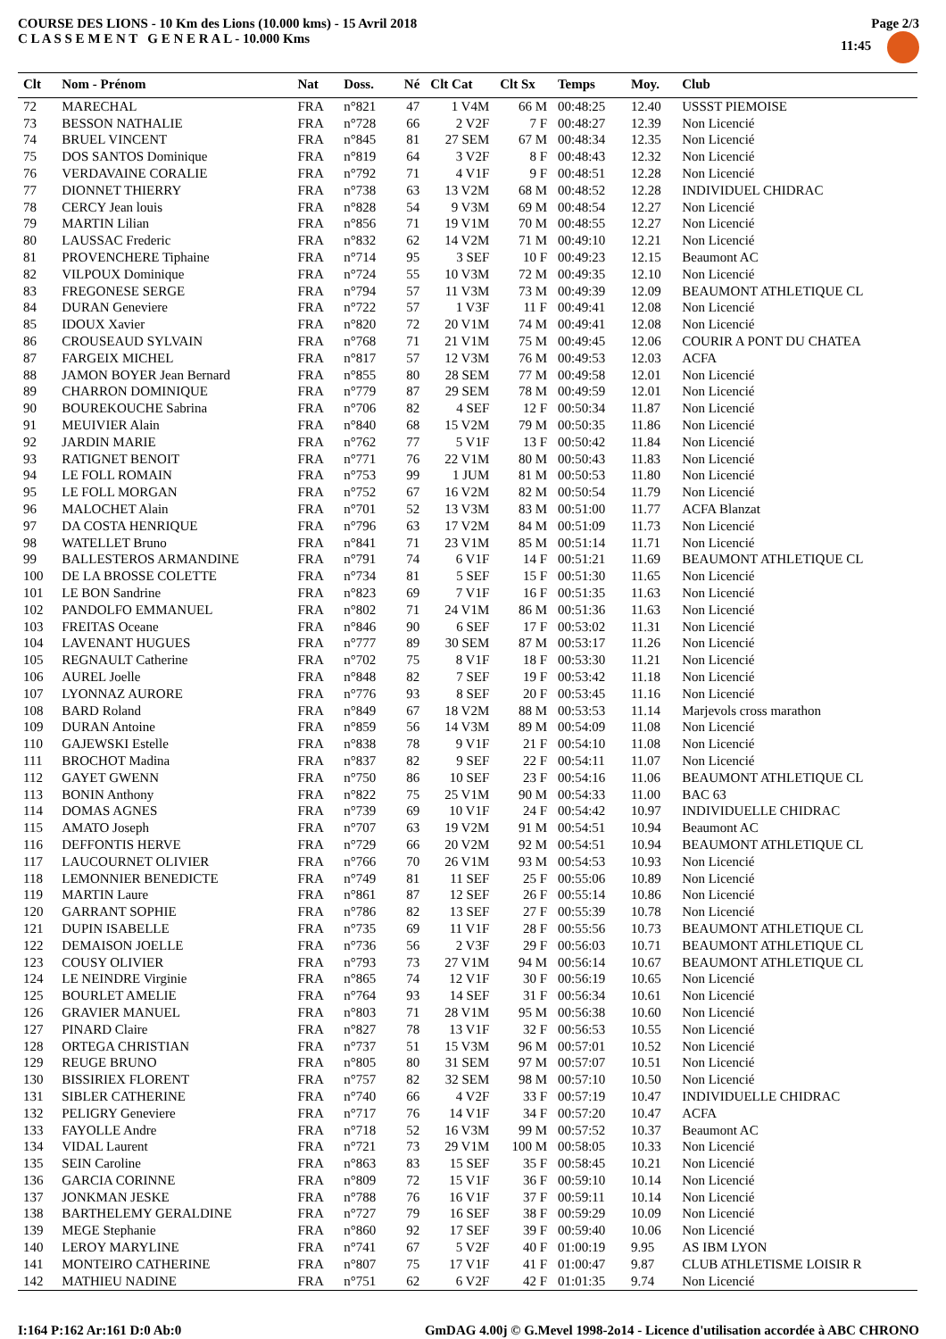COURSE DES LIONS - 10 Km des Lions (10.000 kms) - 15 Avril 2018
C L A S S E M E N T G E N E R A L - 10.000 Kms
Page 2/3
11:45
| Clt | Nom - Prénom | Nat | Doss. | Né | Clt Cat | Clt Sx | Temps | Moy. | Club |
| --- | --- | --- | --- | --- | --- | --- | --- | --- | --- |
| 72 | MARECHAL | FRA | n°821 | 47 | 1 V4M | 66 M | 00:48:25 | 12.40 | USSST PIEMOISE |
| 73 | BESSON NATHALIE | FRA | n°728 | 66 | 2 V2F | 7 F | 00:48:27 | 12.39 | Non Licencié |
| 74 | BRUEL VINCENT | FRA | n°845 | 81 | 27 SEM | 67 M | 00:48:34 | 12.35 | Non Licencié |
| 75 | DOS SANTOS Dominique | FRA | n°819 | 64 | 3 V2F | 8 F | 00:48:43 | 12.32 | Non Licencié |
| 76 | VERDAVAINE CORALIE | FRA | n°792 | 71 | 4 V1F | 9 F | 00:48:51 | 12.28 | Non Licencié |
| 77 | DIONNET THIERRY | FRA | n°738 | 63 | 13 V2M | 68 M | 00:48:52 | 12.28 | INDIVIDUEL CHIDRAC |
| 78 | CERCY Jean louis | FRA | n°828 | 54 | 9 V3M | 69 M | 00:48:54 | 12.27 | Non Licencié |
| 79 | MARTIN Lilian | FRA | n°856 | 71 | 19 V1M | 70 M | 00:48:55 | 12.27 | Non Licencié |
| 80 | LAUSSAC Frederic | FRA | n°832 | 62 | 14 V2M | 71 M | 00:49:10 | 12.21 | Non Licencié |
| 81 | PROVENCHERE Tiphaine | FRA | n°714 | 95 | 3 SEF | 10 F | 00:49:23 | 12.15 | Beaumont AC |
| 82 | VILPOUX Dominique | FRA | n°724 | 55 | 10 V3M | 72 M | 00:49:35 | 12.10 | Non Licencié |
| 83 | FREGONESE SERGE | FRA | n°794 | 57 | 11 V3M | 73 M | 00:49:39 | 12.09 | BEAUMONT ATHLETIQUE CL |
| 84 | DURAN Geneviere | FRA | n°722 | 57 | 1 V3F | 11 F | 00:49:41 | 12.08 | Non Licencié |
| 85 | IDOUX Xavier | FRA | n°820 | 72 | 20 V1M | 74 M | 00:49:41 | 12.08 | Non Licencié |
| 86 | CROUSEAUD SYLVAIN | FRA | n°768 | 71 | 21 V1M | 75 M | 00:49:45 | 12.06 | COURIR A PONT DU CHATEA |
| 87 | FARGEIX MICHEL | FRA | n°817 | 57 | 12 V3M | 76 M | 00:49:53 | 12.03 | ACFA |
| 88 | JAMON BOYER Jean Bernard | FRA | n°855 | 80 | 28 SEM | 77 M | 00:49:58 | 12.01 | Non Licencié |
| 89 | CHARRON DOMINIQUE | FRA | n°779 | 87 | 29 SEM | 78 M | 00:49:59 | 12.01 | Non Licencié |
| 90 | BOUREKOUCHE Sabrina | FRA | n°706 | 82 | 4 SEF | 12 F | 00:50:34 | 11.87 | Non Licencié |
| 91 | MEUIVIER Alain | FRA | n°840 | 68 | 15 V2M | 79 M | 00:50:35 | 11.86 | Non Licencié |
| 92 | JARDIN MARIE | FRA | n°762 | 77 | 5 V1F | 13 F | 00:50:42 | 11.84 | Non Licencié |
| 93 | RATIGNET BENOIT | FRA | n°771 | 76 | 22 V1M | 80 M | 00:50:43 | 11.83 | Non Licencié |
| 94 | LE FOLL ROMAIN | FRA | n°753 | 99 | 1 JUM | 81 M | 00:50:53 | 11.80 | Non Licencié |
| 95 | LE FOLL MORGAN | FRA | n°752 | 67 | 16 V2M | 82 M | 00:50:54 | 11.79 | Non Licencié |
| 96 | MALOCHET Alain | FRA | n°701 | 52 | 13 V3M | 83 M | 00:51:00 | 11.77 | ACFA Blanzat |
| 97 | DA COSTA HENRIQUE | FRA | n°796 | 63 | 17 V2M | 84 M | 00:51:09 | 11.73 | Non Licencié |
| 98 | WATELLET Bruno | FRA | n°841 | 71 | 23 V1M | 85 M | 00:51:14 | 11.71 | Non Licencié |
| 99 | BALLESTEROS ARMANDINE | FRA | n°791 | 74 | 6 V1F | 14 F | 00:51:21 | 11.69 | BEAUMONT ATHLETIQUE CL |
| 100 | DE LA BROSSE COLETTE | FRA | n°734 | 81 | 5 SEF | 15 F | 00:51:30 | 11.65 | Non Licencié |
| 101 | LE BON Sandrine | FRA | n°823 | 69 | 7 V1F | 16 F | 00:51:35 | 11.63 | Non Licencié |
| 102 | PANDOLFO EMMANUEL | FRA | n°802 | 71 | 24 V1M | 86 M | 00:51:36 | 11.63 | Non Licencié |
| 103 | FREITAS Oceane | FRA | n°846 | 90 | 6 SEF | 17 F | 00:53:02 | 11.31 | Non Licencié |
| 104 | LAVENANT HUGUES | FRA | n°777 | 89 | 30 SEM | 87 M | 00:53:17 | 11.26 | Non Licencié |
| 105 | REGNAULT Catherine | FRA | n°702 | 75 | 8 V1F | 18 F | 00:53:30 | 11.21 | Non Licencié |
| 106 | AUREL Joelle | FRA | n°848 | 82 | 7 SEF | 19 F | 00:53:42 | 11.18 | Non Licencié |
| 107 | LYONNAZ AURORE | FRA | n°776 | 93 | 8 SEF | 20 F | 00:53:45 | 11.16 | Non Licencié |
| 108 | BARD Roland | FRA | n°849 | 67 | 18 V2M | 88 M | 00:53:53 | 11.14 | Marjevols cross marathon |
| 109 | DURAN Antoine | FRA | n°859 | 56 | 14 V3M | 89 M | 00:54:09 | 11.08 | Non Licencié |
| 110 | GAJEWSKI Estelle | FRA | n°838 | 78 | 9 V1F | 21 F | 00:54:10 | 11.08 | Non Licencié |
| 111 | BROCHOT Madina | FRA | n°837 | 82 | 9 SEF | 22 F | 00:54:11 | 11.07 | Non Licencié |
| 112 | GAYET GWENN | FRA | n°750 | 86 | 10 SEF | 23 F | 00:54:16 | 11.06 | BEAUMONT ATHLETIQUE CL |
| 113 | BONIN Anthony | FRA | n°822 | 75 | 25 V1M | 90 M | 00:54:33 | 11.00 | BAC 63 |
| 114 | DOMAS AGNES | FRA | n°739 | 69 | 10 V1F | 24 F | 00:54:42 | 10.97 | INDIVIDUELLE CHIDRAC |
| 115 | AMATO Joseph | FRA | n°707 | 63 | 19 V2M | 91 M | 00:54:51 | 10.94 | Beaumont AC |
| 116 | DEFFONTIS HERVE | FRA | n°729 | 66 | 20 V2M | 92 M | 00:54:51 | 10.94 | BEAUMONT ATHLETIQUE CL |
| 117 | LAUCOURNET OLIVIER | FRA | n°766 | 70 | 26 V1M | 93 M | 00:54:53 | 10.93 | Non Licencié |
| 118 | LEMONNIER BENEDICTE | FRA | n°749 | 81 | 11 SEF | 25 F | 00:55:06 | 10.89 | Non Licencié |
| 119 | MARTIN Laure | FRA | n°861 | 87 | 12 SEF | 26 F | 00:55:14 | 10.86 | Non Licencié |
| 120 | GARRANT SOPHIE | FRA | n°786 | 82 | 13 SEF | 27 F | 00:55:39 | 10.78 | Non Licencié |
| 121 | DUPIN ISABELLE | FRA | n°735 | 69 | 11 V1F | 28 F | 00:55:56 | 10.73 | BEAUMONT ATHLETIQUE CL |
| 122 | DEMAISON JOELLE | FRA | n°736 | 56 | 2 V3F | 29 F | 00:56:03 | 10.71 | BEAUMONT ATHLETIQUE CL |
| 123 | COUSY OLIVIER | FRA | n°793 | 73 | 27 V1M | 94 M | 00:56:14 | 10.67 | BEAUMONT ATHLETIQUE CL |
| 124 | LE NEINDRE Virginie | FRA | n°865 | 74 | 12 V1F | 30 F | 00:56:19 | 10.65 | Non Licencié |
| 125 | BOURLET AMELIE | FRA | n°764 | 93 | 14 SEF | 31 F | 00:56:34 | 10.61 | Non Licencié |
| 126 | GRAVIER MANUEL | FRA | n°803 | 71 | 28 V1M | 95 M | 00:56:38 | 10.60 | Non Licencié |
| 127 | PINARD Claire | FRA | n°827 | 78 | 13 V1F | 32 F | 00:56:53 | 10.55 | Non Licencié |
| 128 | ORTEGA CHRISTIAN | FRA | n°737 | 51 | 15 V3M | 96 M | 00:57:01 | 10.52 | Non Licencié |
| 129 | REUGE BRUNO | FRA | n°805 | 80 | 31 SEM | 97 M | 00:57:07 | 10.51 | Non Licencié |
| 130 | BISSIRIEX FLORENT | FRA | n°757 | 82 | 32 SEM | 98 M | 00:57:10 | 10.50 | Non Licencié |
| 131 | SIBLER CATHERINE | FRA | n°740 | 66 | 4 V2F | 33 F | 00:57:19 | 10.47 | INDIVIDUELLE CHIDRAC |
| 132 | PELIGRY Geneviere | FRA | n°717 | 76 | 14 V1F | 34 F | 00:57:20 | 10.47 | ACFA |
| 133 | FAYOLLE Andre | FRA | n°718 | 52 | 16 V3M | 99 M | 00:57:52 | 10.37 | Beaumont AC |
| 134 | VIDAL Laurent | FRA | n°721 | 73 | 29 V1M | 100 M | 00:58:05 | 10.33 | Non Licencié |
| 135 | SEIN Caroline | FRA | n°863 | 83 | 15 SEF | 35 F | 00:58:45 | 10.21 | Non Licencié |
| 136 | GARCIA CORINNE | FRA | n°809 | 72 | 15 V1F | 36 F | 00:59:10 | 10.14 | Non Licencié |
| 137 | JONKMAN JESKE | FRA | n°788 | 76 | 16 V1F | 37 F | 00:59:11 | 10.14 | Non Licencié |
| 138 | BARTHELEMY GERALDINE | FRA | n°727 | 79 | 16 SEF | 38 F | 00:59:29 | 10.09 | Non Licencié |
| 139 | MEGE Stephanie | FRA | n°860 | 92 | 17 SEF | 39 F | 00:59:40 | 10.06 | Non Licencié |
| 140 | LEROY MARYLINE | FRA | n°741 | 67 | 5 V2F | 40 F | 01:00:19 | 9.95 | AS IBM LYON |
| 141 | MONTEIRO CATHERINE | FRA | n°807 | 75 | 17 V1F | 41 F | 01:00:47 | 9.87 | CLUB ATHLETISME LOISIR R |
| 142 | MATHIEU NADINE | FRA | n°751 | 62 | 6 V2F | 42 F | 01:01:35 | 9.74 | Non Licencié |
I:164 P:162 Ar:161 D:0 Ab:0 GmDAG 4.00j © G.Mevel 1998-2o14 - Licence d'utilisation accordée à ABC CHRONO